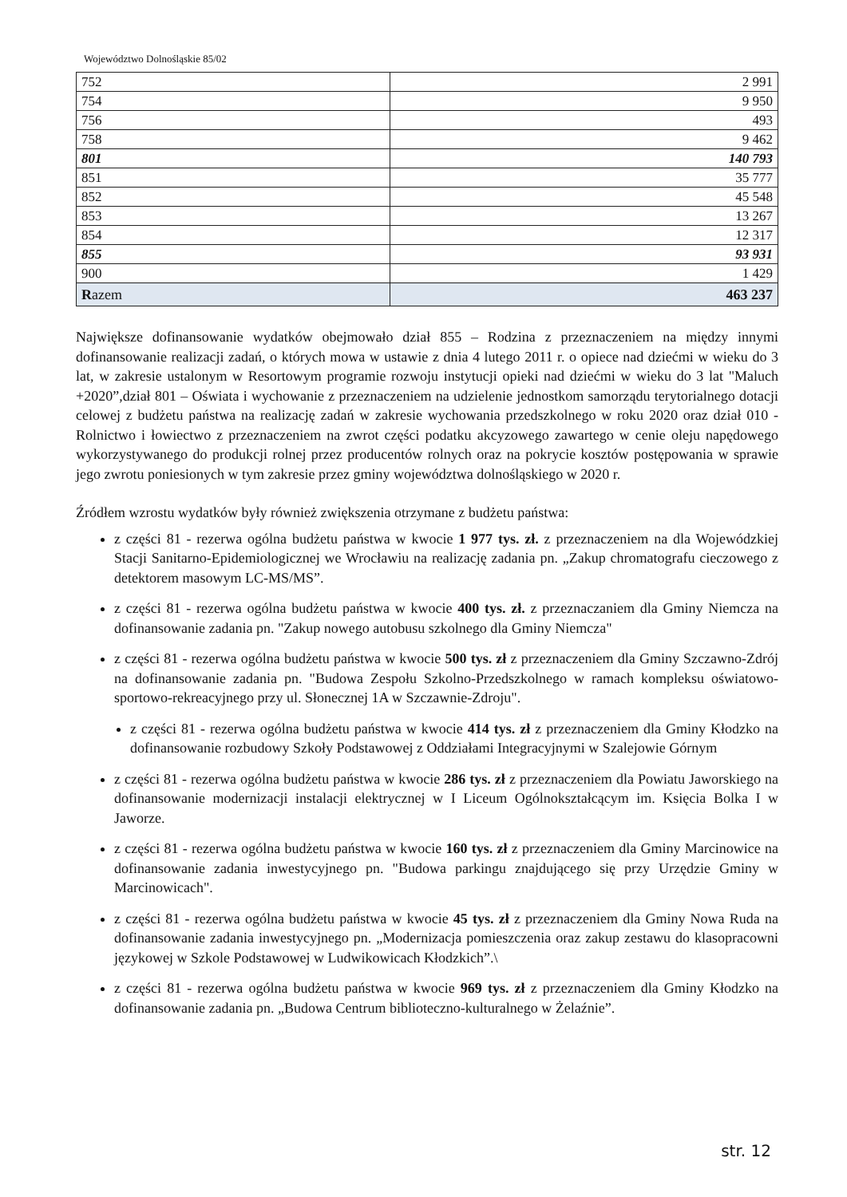Województwo Dolnośląskie 85/02
| 752 | 2 991 |
| 754 | 9 950 |
| 756 | 493 |
| 758 | 9 462 |
| 801 | 140 793 |
| 851 | 35 777 |
| 852 | 45 548 |
| 853 | 13 267 |
| 854 | 12 317 |
| 855 | 93 931 |
| 900 | 1 429 |
| R azem | 463 237 |
Największe dofinansowanie wydatków obejmowało dział 855 – Rodzina z przeznaczeniem na między innymi dofinansowanie realizacji zadań, o których mowa w ustawie z dnia 4 lutego 2011 r. o opiece nad dziećmi w wieku do 3 lat, w zakresie ustalonym w Resortowym programie rozwoju instytucji opieki nad dziećmi w wieku do 3 lat "Maluch +2020”,dział 801 – Oświata i wychowanie z przeznaczeniem na udzielenie jednostkom samorządu terytorialnego dotacji celowej z budżetu państwa na realizację zadań w zakresie wychowania przedszkolnego w roku 2020 oraz dział 010 - Rolnictwo i łowiectwo z przeznaczeniem na zwrot części podatku akcyzowego zawartego w cenie oleju napędowego wykorzystywanego do produkcji rolnej przez producentów rolnych oraz na pokrycie kosztów postępowania w sprawie jego zwrotu poniesionych w tym zakresie przez gminy województwa dolnośląskiego w 2020 r.
Źródłem wzrostu wydatków były również zwiększenia otrzymane z budżetu państwa:
z części 81 - rezerwa ogólna budżetu państwa w kwocie 1 977 tys. zł. z przeznaczeniem na dla Wojewódzkiej Stacji Sanitarno-Epidemiologicznej we Wrocławiu na realizację zadania pn. „Zakup chromatografu cieczowego z detektorem masowym LC-MS/MS”.
z części 81 - rezerwa ogólna budżetu państwa w kwocie 400 tys. zł. z przeznaczaniem dla Gminy Niemcza na dofinansowanie zadania pn. "Zakup nowego autobusu szkolnego dla Gminy Niemcza"
z części 81 - rezerwa ogólna budżetu państwa w kwocie 500 tys. zł z przeznaczeniem dla Gminy Szczawno-Zdrój na dofinansowanie zadania pn. "Budowa Zespołu Szkolno-Przedszkolnego w ramach kompleksu oświatowo-sportowo-rekreacyjnego przy ul. Słonecznej 1A w Szczawnie-Zdroju".
z części 81 - rezerwa ogólna budżetu państwa w kwocie 414 tys. zł z przeznaczeniem dla Gminy Kłodzko na dofinansowanie rozbudowy Szkoły Podstawowej z Oddziałami Integracyjnymi w Szalejowie Górnym
z części 81 - rezerwa ogólna budżetu państwa w kwocie 286 tys. zł z przeznaczeniem dla Powiatu Jaworskiego na dofinansowanie modernizacji instalacji elektrycznej w I Liceum Ogólnokształcącym im. Księcia Bolka I w Jaworze.
z części 81 - rezerwa ogólna budżetu państwa w kwocie 160 tys. zł z przeznaczeniem dla Gminy Marcinowice na dofinansowanie zadania inwestycyjnego pn. "Budowa parkingu znajdującego się przy Urzędzie Gminy w Marcinowicach".
z części 81 - rezerwa ogólna budżetu państwa w kwocie 45 tys. zł z przeznaczeniem dla Gminy Nowa Ruda na dofinansowanie zadania inwestycyjnego pn. „Modernizacja pomieszczenia oraz zakup zestawu do klasopracowni językowej w Szkole Podstawowej w Ludwikowicach Kłodzkich”.\
z części 81 - rezerwa ogólna budżetu państwa w kwocie 969 tys. zł z przeznaczeniem dla Gminy Kłodzko na dofinansowanie zadania pn. „Budowa Centrum biblioteczno-kulturalnego w Żelaźnie”.
str. 12